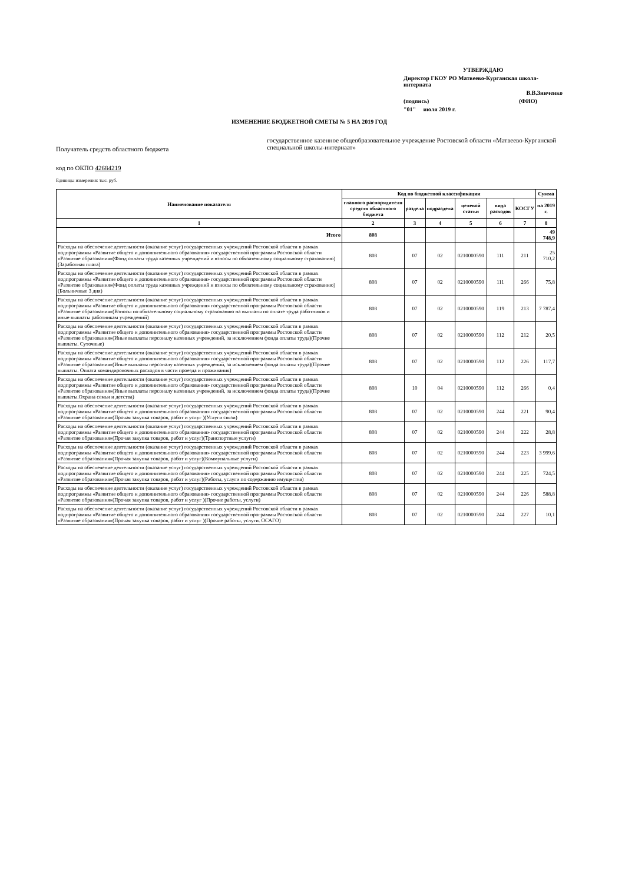УТВЕРЖДАЮ
Директор ГКОУ РО Матвеево-Курганская школа-интерната
В.В.Зинченко
(подпись) (ФИО)
"01" июля 2019 г.
ИЗМЕНЕНИЕ БЮДЖЕТНОЙ СМЕТЫ № 5 НА 2019 ГОД
Получатель средств областного бюджета
государственное казенное общеобразовательное учреждение Ростовской области «Матвеево-Курганской специальной школы-интернаат»
код по ОКПО 42684219
Единицы измерения: тыс. руб.
| Наименование показателя | Код по бюджетной классификации | | | | | | Сумма |
| --- | --- | --- | --- | --- | --- | --- | --- |
| | главного распорядителя средств областного бюджета | раздела | подраздела | целевой статьи | вида расходов | КОСГУ | на 2019 г. |
| 1 | 2 | 3 | 4 | 5 | 6 | 7 | 8 |
| Итого | 808 | | | | | | 49 748,9 |
| Расходы на обеспечение деятельности (оказание услуг) государственных учреждений Ростовской области в рамках подпрограммы «Развитие общего и дополнительного образования» государственной программы Ростовской области «Развитие образования»(Фонд оплаты труда казенных учреждений и взносы по обязательному социальному страхованию)(Заработная плата) | 808 | 07 | 02 | 0210000590 | 111 | 211 | 25 710,2 |
| Расходы на обеспечение деятельности (оказание услуг) государственных учреждений Ростовской области в рамках подпрограммы «Развитие общего и дополнительного образования» государственной программы Ростовской области «Развитие образования»(Фонд оплаты труда казенных учреждений и взносы по обязательному социальному страхованию)(Больничные 3 дня) | 808 | 07 | 02 | 0210000590 | 111 | 266 | 75,8 |
| Расходы на обеспечение деятельности (оказание услуг) государственных учреждений Ростовской области в рамках подпрограммы «Развитие общего и дополнительного образования» государственной программы Ростовской области «Развитие образования»(Взносы по обязательному социальному страхованию на выплаты по оплате труда работников и иные выплаты работникам учреждений) | 808 | 07 | 02 | 0210000590 | 119 | 213 | 7 787,4 |
| Расходы на обеспечение деятельности (оказание услуг) государственных учреждений Ростовской области в рамках подпрограммы «Развитие общего и дополнительного образования» государственной программы Ростовской области «Развитие образования»(Иные выплаты персоналу казенных учреждений, за исключением фонда оплаты труда)(Прочие выплаты. Суточные) | 808 | 07 | 02 | 0210000590 | 112 | 212 | 20,5 |
| Расходы на обеспечение деятельности (оказание услуг) государственных учреждений Ростовской области в рамках подпрограммы «Развитие общего и дополнительного образования» государственной программы Ростовской области «Развитие образования»(Иные выплаты персоналу казенных учреждений, за исключением фонда оплаты труда)(Прочие выплаты. Оплата командировочных расходов в части проезда и проживания) | 808 | 07 | 02 | 0210000590 | 112 | 226 | 117,7 |
| Расходы на обеспечение деятельности (оказание услуг) государственных учреждений Ростовской области в рамках подпрограммы «Развитие общего и дополнительного образования» государственной программы Ростовской области «Развитие образования»(Иные выплаты персоналу казенных учреждений, за исключением фонда оплаты труда)(Прочие выплаты.Охрана семьи и детства) | 808 | 10 | 04 | 0210000590 | 112 | 266 | 0,4 |
| Расходы на обеспечение деятельности (оказание услуг) государственных учреждений Ростовской области в рамках подпрограммы «Развитие общего и дополнительного образования» государственной программы Ростовской области «Развитие образования»(Прочая закупка товаров, работ и услуг )(Услуги связи) | 808 | 07 | 02 | 0210000590 | 244 | 221 | 90,4 |
| Расходы на обеспечение деятельности (оказание услуг) государственных учреждений Ростовской области в рамках подпрограммы «Развитие общего и дополнительного образования» государственной программы Ростовской области «Развитие образования»(Прочая закупка товаров, работ и услуг)(Транспортные услуги) | 808 | 07 | 02 | 0210000590 | 244 | 222 | 28,8 |
| Расходы на обеспечение деятельности (оказание услуг) государственных учреждений Ростовской области в рамках подпрограммы «Развитие общего и дополнительного образования» государственной программы Ростовской области «Развитие образования»(Прочая закупка товаров, работ и услуг)(Коммунальные услуги) | 808 | 07 | 02 | 0210000590 | 244 | 223 | 3 999,6 |
| Расходы на обеспечение деятельности (оказание услуг) государственных учреждений Ростовской области в рамках подпрограммы «Развитие общего и дополнительного образования» государственной программы Ростовской области «Развитие образования»(Прочая закупка товаров, работ и услуг)(Работы, услуги по содержанию имущества) | 808 | 07 | 02 | 0210000590 | 244 | 225 | 724,5 |
| Расходы на обеспечение деятельности (оказание услуг) государственных учреждений Ростовской области в рамках подпрограммы «Развитие общего и дополнительного образования» государственной программы Ростовской области «Развитие образования»(Прочая закупка товаров, работ и услуг )(Прочие работы, услуги) | 808 | 07 | 02 | 0210000590 | 244 | 226 | 588,8 |
| Расходы на обеспечение деятельности (оказание услуг) государственных учреждений Ростовской области в рамках подпрограммы «Развитие общего и дополнительного образования» государственной программы Ростовской области «Развитие образования»(Прочая закупка товаров, работ и услуг )(Прочие работы, услуги. ОСАГО) | 808 | 07 | 02 | 0210000590 | 244 | 227 | 10,1 |